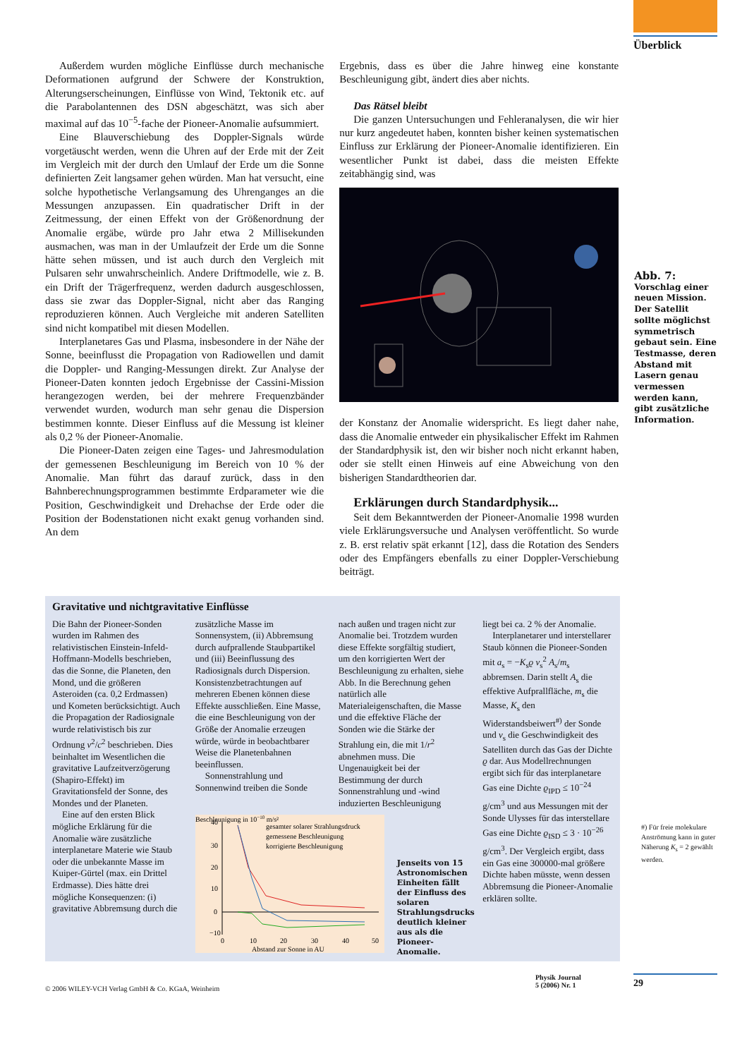Überblick
Außerdem wurden mögliche Einflüsse durch mechanische Deformationen aufgrund der Schwere der Konstruktion, Alterungserscheinungen, Einflüsse von Wind, Tektonik etc. auf die Parabolantennen des DSN abgeschätzt, was sich aber maximal auf das 10<sup>−5</sup>-fache der Pioneer-Anomalie aufsummiert.
Eine Blauverschiebung des Doppler-Signals würde vorgetäuscht werden, wenn die Uhren auf der Erde mit der Zeit im Vergleich mit der durch den Umlauf der Erde um die Sonne definierten Zeit langsamer gehen würden. Man hat versucht, eine solche hypothetische Verlangsamung des Uhrenganges an die Messungen anzupassen. Ein quadratischer Drift in der Zeitmessung, der einen Effekt von der Größenordnung der Anomalie ergäbe, würde pro Jahr etwa 2 Millisekunden ausmachen, was man in der Umlaufzeit der Erde um die Sonne hätte sehen müssen, und ist auch durch den Vergleich mit Pulsaren sehr unwahrscheinlich. Andere Driftmodelle, wie z. B. ein Drift der Trägerfrequenz, werden dadurch ausgeschlossen, dass sie zwar das Doppler-Signal, nicht aber das Ranging reproduzieren können. Auch Vergleiche mit anderen Satelliten sind nicht kompatibel mit diesen Modellen.
Interplanetares Gas und Plasma, insbesondere in der Nähe der Sonne, beeinflusst die Propagation von Radiowellen und damit die Doppler- und Ranging-Messungen direkt. Zur Analyse der Pioneer-Daten konnten jedoch Ergebnisse der Cassini-Mission herangezogen werden, bei der mehrere Frequenzbänder verwendet wurden, wodurch man sehr genau die Dispersion bestimmen konnte. Dieser Einfluss auf die Messung ist kleiner als 0,2 % der Pioneer-Anomalie.
Die Pioneer-Daten zeigen eine Tages- und Jahresmodulation der gemessenen Beschleunigung im Bereich von 10 % der Anomalie. Man führt das darauf zurück, dass in den Bahnberechnungsprogrammen bestimmte Erdparameter wie die Position, Geschwindigkeit und Drehachse der Erde oder die Position der Bodenstationen nicht exakt genug vorhanden sind. An dem
Ergebnis, dass es über die Jahre hinweg eine konstante Beschleunigung gibt, ändert dies aber nichts.
Das Rätsel bleibt
Die ganzen Untersuchungen und Fehleranalysen, die wir hier nur kurz angedeutet haben, konnten bisher keinen systematischen Einfluss zur Erklärung der Pioneer-Anomalie identifizieren. Ein wesentlicher Punkt ist dabei, dass die meisten Effekte zeitabhängig sind, was
der Konstanz der Anomalie widerspricht. Es liegt daher nahe, dass die Anomalie entweder ein physikalischer Effekt im Rahmen der Standardphysik ist, den wir bisher noch nicht erkannt haben, oder sie stellt einen Hinweis auf eine Abweichung von den bisherigen Standardtheorien dar.
Erklärungen durch Standardphysik...
Seit dem Bekanntwerden der Pioneer-Anomalie 1998 wurden viele Erklärungsversuche und Analysen veröffentlicht. So wurde z. B. erst relativ spät erkannt [12], dass die Rotation des Senders oder des Empfängers ebenfalls zu einer Doppler-Verschiebung beiträgt.
Abb. 7:
Vorschlag einer neuen Mission. Der Satellit sollte möglichst symmetrisch gebaut sein. Eine Testmasse, deren Abstand mit Lasern genau vermessen werden kann, gibt zusätzliche Information.
Gravitative und nichtgravitative Einflüsse
Die Bahn der Pioneer-Sonden wurden im Rahmen des relativistischen Einstein-Infeld-Hoffmann-Modells beschrieben, das die Sonne, die Planeten, den Mond, und die größeren Asteroiden (ca. 0,2 Erdmassen) und Kometen berücksichtigt. Auch die Propagation der Radiosignale wurde relativistisch bis zur Ordnung v<sup>2</sup>/c<sup>2</sup> beschrieben. Dies beinhaltet im Wesentlichen die gravitative Laufzeitverzögerung (Shapiro-Effekt) im Gravitationsfeld der Sonne, des Mondes und der Planeten.
Eine auf den ersten Blick mögliche Erklärung für die Anomalie wäre zusätzliche interplanetare Materie wie Staub oder die unbekannte Masse im Kuiper-Gürtel (max. ein Drittel Erdmasse). Dies hätte drei mögliche Konsequenzen: (i) gravitative Abbremsung durch die
zusätzliche Masse im Sonnensystem, (ii) Abbremsung durch aufprallende Staubpartikel und (iii) Beeinflussung des Radiosignals durch Dispersion. Konsistenzbetrachtungen auf mehreren Ebenen können diese Effekte ausschließen. Eine Masse, die eine Beschleunigung von der Größe der Anomalie erzeugen würde, würde in beobachtbarer Weise die Planetenbahnen beeinflussen.
Sonnenstrahlung und Sonnenwind treiben die Sonde
nach außen und tragen nicht zur Anomalie bei. Trotzdem wurden diese Effekte sorgfältig studiert, um den korrigierten Wert der Beschleunigung zu erhalten, siehe Abb. In die Berechnung gehen natürlich alle Materialeigenschaften, die Masse und die effektive Fläche der Sonden wie die Stärke der Strahlung ein, die mit 1/r<sup>2</sup> abnehmen muss. Die Ungenauigkeit bei der Bestimmung der durch Sonnenstrahlung und -wind induzierten Beschleunigung
Beschleunigung in 10−10 m/s²
40
30
20
10
0
−10
gesamter solarer Strahlungsdruck
gemessene Beschleunigung
korrigierte Beschleunigung
0
10
20
30
40
50
Abstand zur Sonne in AU
Jenseits von 15 Astronomischen Einheiten fällt der Einfluss des solaren Strahlungsdrucks deutlich kleiner aus als die Pioneer-Anomalie.
liegt bei ca. 2 % der Anomalie.
Interplanetarer und interstellarer Staub können die Pioneer-Sonden mit a<sub>s</sub> = −K<sub>s</sub>ϱ v<sub>s</sub><sup>2</sup> A<sub>s</sub>/m<sub>s</sub> abbremsen. Darin stellt A<sub>s</sub> die effektive Aufprallfläche, m<sub>s</sub> die Masse, K<sub>s</sub> den Widerstandsbeiwert<sup>#)</sup> der Sonde und v<sub>s</sub> die Geschwindigkeit des Satelliten durch das Gas der Dichte ϱ dar. Aus Modellrechnungen ergibt sich für das interplanetare Gas eine Dichte ϱ<sub>IPD</sub> ≤ 10<sup>−24</sup> g/cm<sup>3</sup> und aus Messungen mit der Sonde Ulysses für das interstellare Gas eine Dichte ϱ<sub>ISD</sub> ≤ 3 · 10<sup>−26</sup> g/cm<sup>3</sup>. Der Vergleich ergibt, dass ein Gas eine 300000-mal größere Dichte haben müsste, wenn dessen Abbremsung die Pioneer-Anomalie erklären sollte.
#) Für freie molekulare Anströmung kann in guter Näherung K<sub>s</sub> = 2 gewählt werden.
© 2006 WILEY-VCH Verlag GmbH & Co. KGaA, Weinheim
Physik Journal
5 (2006) Nr. 1
29